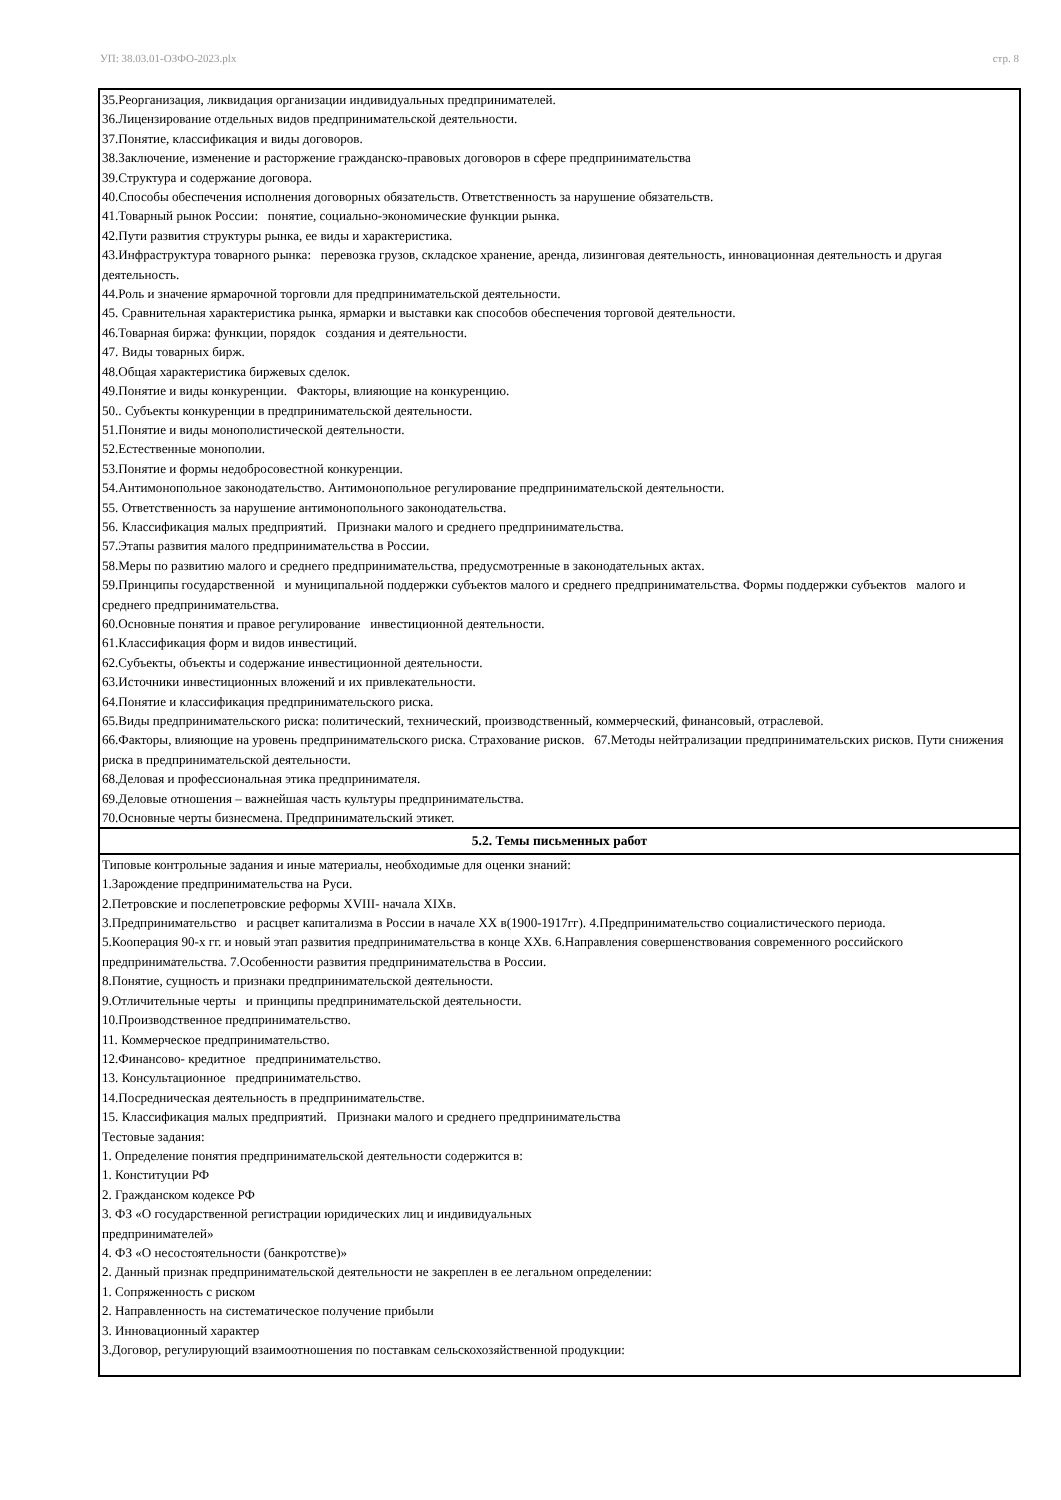УП: 38.03.01-ОЗФО-2023.plx стр. 8
| 35.Реорганизация, ликвидация организации индивидуальных предпринимателей. 36.Лицензирование отдельных видов предпринимательской деятельности. 37.Понятие, классификация и виды договоров. 38.Заключение, изменение и расторжение гражданско-правовых договоров в сфере предпринимательства 39.Структура и содержание договора. 40.Способы обеспечения исполнения договорных обязательств. Ответственность за нарушение обязательств. 41.Товарный рынок России: понятие, социально-экономические функции рынка. 42.Пути развития структуры рынка, ее виды и характеристика. 43.Инфраструктура товарного рынка: перевозка грузов, складское хранение, аренда, лизинговая деятельность, инновационная деятельность и другая деятельность. 44.Роль и значение ярмарочной торговли для предпринимательской деятельности. 45. Сравнительная характеристика рынка, ярмарки и выставки как способов обеспечения торговой деятельности. 46.Товарная биржа: функции, порядок создания и деятельности. 47. Виды товарных бирж. 48.Общая характеристика биржевых сделок. 49.Понятие и виды конкуренции. Факторы, влияющие на конкуренцию. 50.. Субъекты конкуренции в предпринимательской деятельности. 51.Понятие и виды монополистической деятельности. 52.Естественные монополии. 53.Понятие и формы недобросовестной конкуренции. 54.Антимонопольное законодательство. Антимонопольное регулирование предпринимательской деятельности. 55. Ответственность за нарушение антимонопольного законодательства. 56. Классификация малых предприятий. Признаки малого и среднего предпринимательства. 57.Этапы развития малого предпринимательства в России. 58.Меры по развитию малого и среднего предпринимательства, предусмотренные в законодательных актах. 59.Принципы государственной и муниципальной поддержки субъектов малого и среднего предпринимательства. Формы поддержки субъектов малого и среднего предпринимательства. 60.Основные понятия и правое регулирование инвестиционной деятельности. 61.Классификация форм и видов инвестиций. 62.Субъекты, объекты и содержание инвестиционной деятельности. 63.Источники инвестиционных вложений и их привлекательности. 64.Понятие и классификация предпринимательского риска. 65.Виды предпринимательского риска: политический, технический, производственный, коммерческий, финансовый, отраслевой. 66.Факторы, влияющие на уровень предпринимательского риска. Страхование рисков. 67.Методы нейтрализации предпринимательских рисков. Пути снижения риска в предпринимательской деятельности. 68.Деловая и профессиональная этика предпринимателя. 69.Деловые отношения – важнейшая часть культуры предпринимательства. 70.Основные черты бизнесмена. Предпринимательский этикет. |
| 5.2. Темы письменных работ |
| Типовые контрольные задания и иные материалы, необходимые для оценки знаний: 1.Зарождение предпринимательства на Руси. 2.Петровские и послепетровские реформы XVIII- начала XIXв. 3.Предпринимательство и расцвет капитализма в России в начале XX в(1900-1917гг). 4.Предпринимательство социалистического периода. 5.Кооперация 90-х гг. и новый этап развития предпринимательства в конце XXв. 6.Направления совершенствования современного российского предпринимательства. 7.Особенности развития предпринимательства в России. 8.Понятие, сущность и признаки предпринимательской деятельности. 9.Отличительные черты и принципы предпринимательской деятельности. 10.Производственное предпринимательство. 11. Коммерческое предпринимательство. 12.Финансово- кредитное предпринимательство. 13. Консультационное предпринимательство. 14.Посредническая деятельность в предпринимательстве. 15. Классификация малых предприятий. Признаки малого и среднего предпринимательства Тестовые задания: 1. Определение понятия предпринимательской деятельности содержится в: 1. Конституции РФ 2. Гражданском кодексе РФ 3. ФЗ «О государственной регистрации юридических лиц и индивидуальных предпринимателей» 4. ФЗ «О несостоятельности (банкротстве)» 2. Данный признак предпринимательской деятельности не закреплен в ее легальном определении: 1. Сопряженность с риском 2. Направленность на систематическое получение прибыли 3. Инновационный характер 3.Договор, регулирующий взаимоотношения по поставкам сельскохозяйственной продукции: |